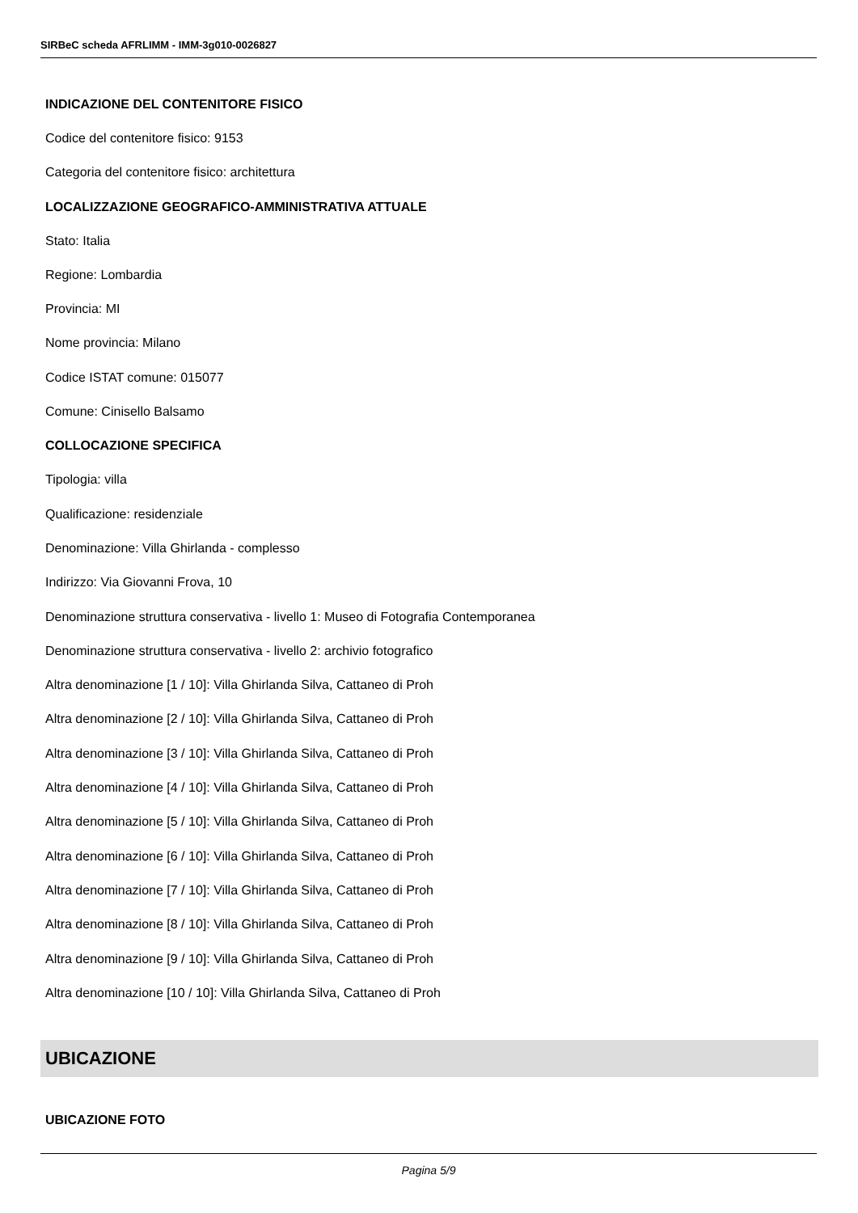SIRBeC scheda AFRLIMM - IMM-3g010-0026827
INDICAZIONE DEL CONTENITORE FISICO
Codice del contenitore fisico: 9153
Categoria del contenitore fisico: architettura
LOCALIZZAZIONE GEOGRAFICO-AMMINISTRATIVA ATTUALE
Stato: Italia
Regione: Lombardia
Provincia: MI
Nome provincia: Milano
Codice ISTAT comune: 015077
Comune: Cinisello Balsamo
COLLOCAZIONE SPECIFICA
Tipologia: villa
Qualificazione: residenziale
Denominazione: Villa Ghirlanda - complesso
Indirizzo: Via Giovanni Frova, 10
Denominazione struttura conservativa - livello 1: Museo di Fotografia Contemporanea
Denominazione struttura conservativa - livello 2: archivio fotografico
Altra denominazione [1 / 10]: Villa Ghirlanda Silva, Cattaneo di Proh
Altra denominazione [2 / 10]: Villa Ghirlanda Silva, Cattaneo di Proh
Altra denominazione [3 / 10]: Villa Ghirlanda Silva, Cattaneo di Proh
Altra denominazione [4 / 10]: Villa Ghirlanda Silva, Cattaneo di Proh
Altra denominazione [5 / 10]: Villa Ghirlanda Silva, Cattaneo di Proh
Altra denominazione [6 / 10]: Villa Ghirlanda Silva, Cattaneo di Proh
Altra denominazione [7 / 10]: Villa Ghirlanda Silva, Cattaneo di Proh
Altra denominazione [8 / 10]: Villa Ghirlanda Silva, Cattaneo di Proh
Altra denominazione [9 / 10]: Villa Ghirlanda Silva, Cattaneo di Proh
Altra denominazione [10 / 10]: Villa Ghirlanda Silva, Cattaneo di Proh
UBICAZIONE
UBICAZIONE FOTO
Pagina 5/9